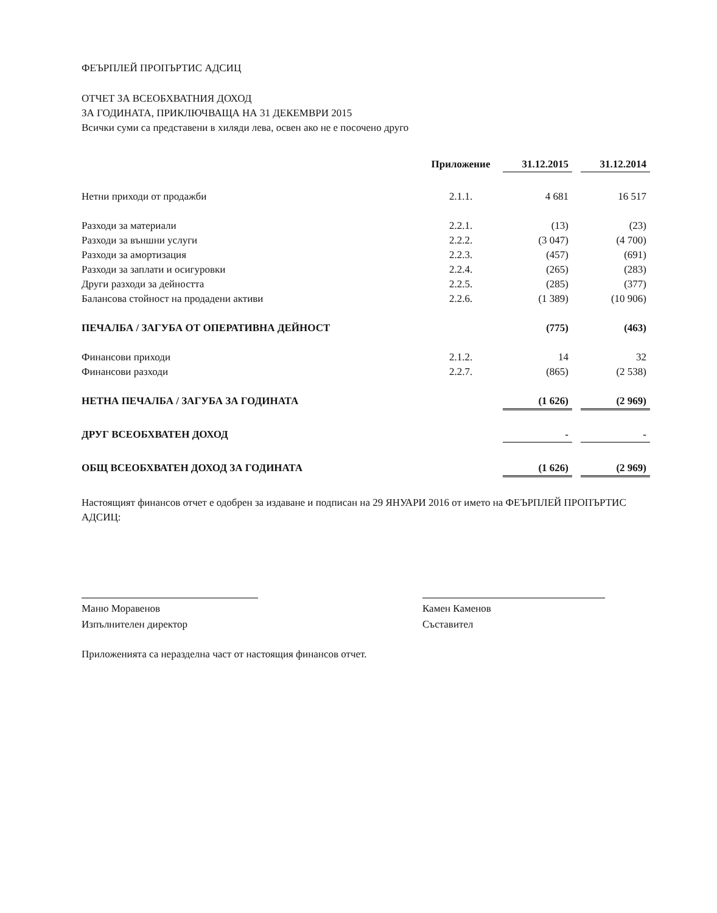ФЕЪРПЛЕЙ ПРОПЪРТИС АДСИЦ
ОТЧЕТ ЗА ВСЕОБХВАТНИЯ ДОХОД
ЗА ГОДИНАТА, ПРИКЛЮЧВАЩА НА 31 ДЕКЕМВРИ 2015
Всички суми са представени в хиляди лева, освен ако не е посочено друго
| | Приложение | | 31.12.2015 | | 31.12.2014 |
| Нетни приходи от продажби | 2.1.1. | | 4 681 | | 16 517 |
| Разходи за материали | 2.2.1. | | (13) | | (23) |
| Разходи за външни услуги | 2.2.2. | | (3 047) | | (4 700) |
| Разходи за амортизация | 2.2.3. | | (457) | | (691) |
| Разходи за заплати и осигуровки | 2.2.4. | | (265) | | (283) |
| Други разходи за дейността | 2.2.5. | | (285) | | (377) |
| Балансова стойност на продадени активи | 2.2.6. | | (1 389) | | (10 906) |
| ПЕЧАЛБА / ЗАГУБА ОТ ОПЕРАТИВНА ДЕЙНОСТ | | | (775) | | (463) |
| Финансови приходи | 2.1.2. | | 14 | | 32 |
| Финансови разходи | 2.2.7. | | (865) | | (2 538) |
| НЕТНА ПЕЧАЛБА / ЗАГУБА ЗА ГОДИНАТА | | | (1 626) | | (2 969) |
| ДРУГ ВСЕОБХВАТЕН ДОХОД | | | - | | - |
| ОБЩ ВСЕОБХВАТЕН ДОХОД ЗА ГОДИНАТА | | | (1 626) | | (2 969) |
Настоящият финансов отчет е одобрен за издаване и подписан на 29 ЯНУАРИ 2016 от името на ФЕЪРПЛЕЙ ПРОПЪРТИС АДСИЦ:
Маню Моравенов
Изпълнителен директор
Камен Каменов
Съставител
Приложенията са неразделна част от настоящия финансов отчет.